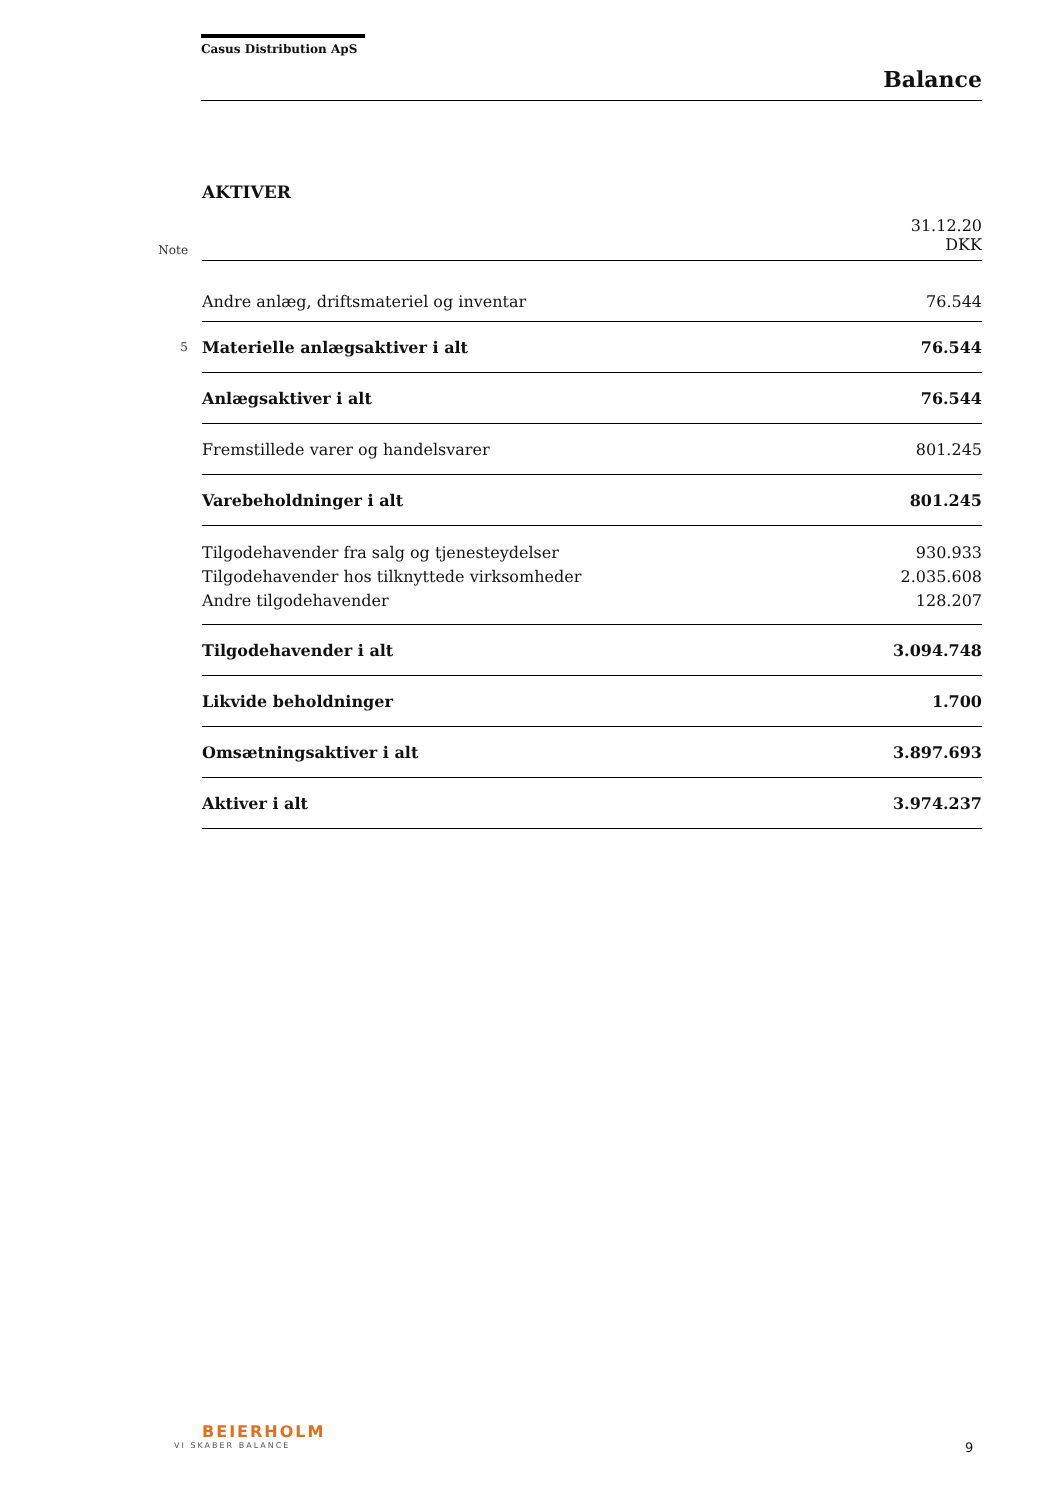Casus Distribution ApS
Balance
AKTIVER
| Note | | 31.12.20 DKK |
| | Andre anlæg, driftsmateriel og inventar | 76.544 |
| 5 | Materielle anlægsaktiver i alt | 76.544 |
| | Anlægsaktiver i alt | 76.544 |
| | Fremstillede varer og handelsvarer | 801.245 |
| | Varebeholdninger i alt | 801.245 |
| | Tilgodehavender fra salg og tjenesteydelser | 930.933 |
| | Tilgodehavender hos tilknyttede virksomheder | 2.035.608 |
| | Andre tilgodehavender | 128.207 |
| | Tilgodehavender i alt | 3.094.748 |
| | Likvide beholdninger | 1.700 |
| | Omsætningsaktiver i alt | 3.897.693 |
| | Aktiver i alt | 3.974.237 |
BEIERHOLM
VI SKABER BALANCE
9